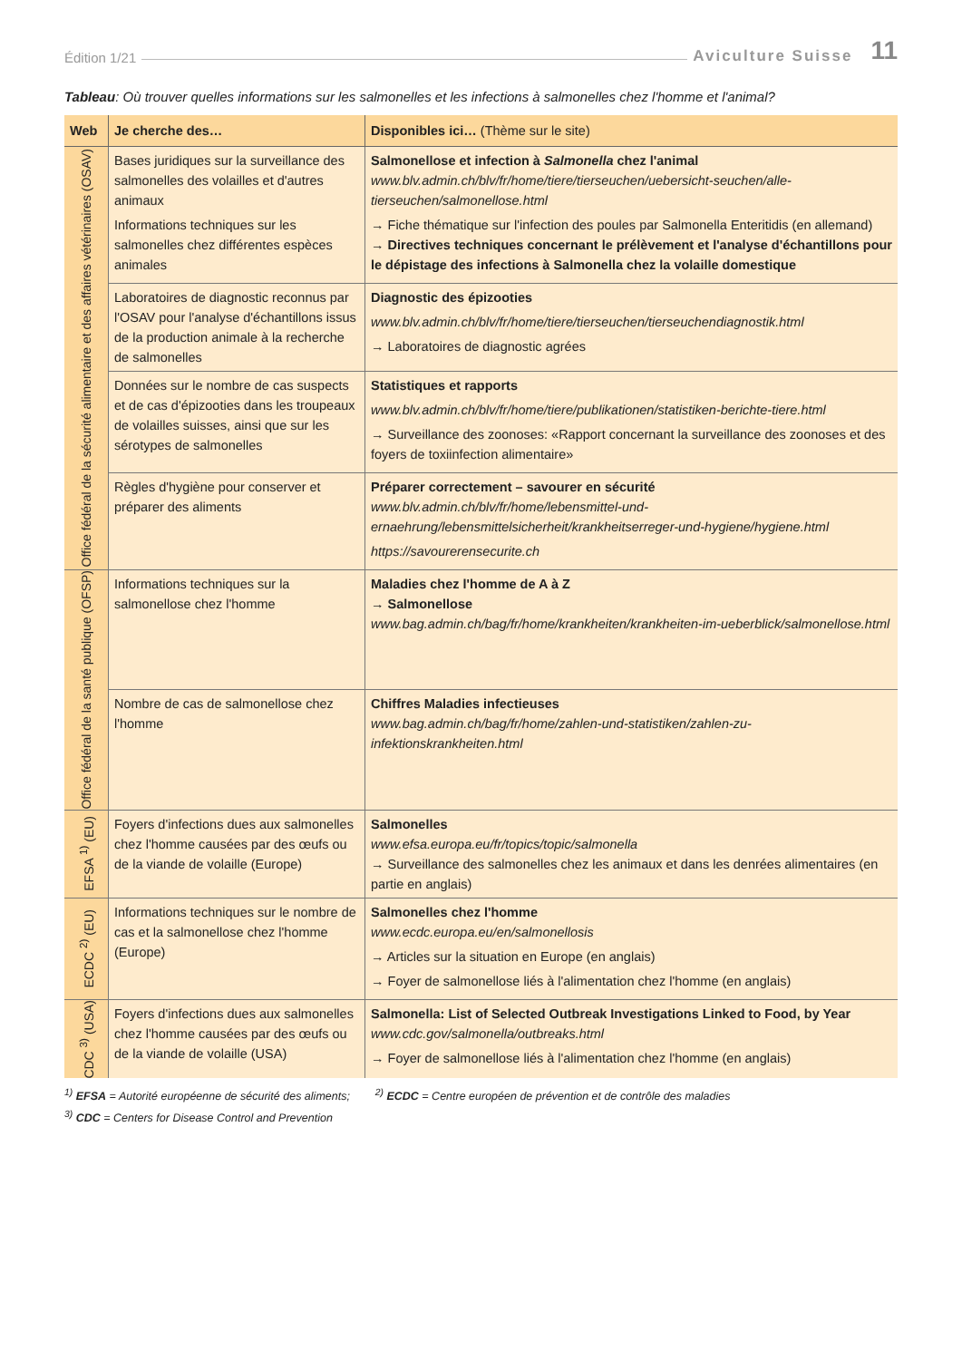Édition 1/21 Aviculture Suisse 11
Tableau: Où trouver quelles informations sur les salmonelles et les infections à salmonelles chez l'homme et l'animal?
| Web | Je cherche des… | Disponibles ici… (Thème sur le site) |
| --- | --- | --- |
| Office fédéral de la sécurité alimentaire et des affaires vétérinaires (OSAV) | Bases juridiques sur la surveillance des salmonelles des volailles et d'autres animaux Informations techniques sur les salmonelles chez différentes espèces animales | Salmonellose et infection à Salmonella chez l'animal www.blv.admin.ch/blv/fr/home/tiere/tierseuchen/uebersicht-seuchen/alle-tierseuchen/salmonellose.html → Fiche thématique sur l'infection des poules par Salmonella Enteritidis (en allemand) → Directives techniques concernant le prélèvement et l'analyse d'échantillons pour le dépistage des infections à Salmonella chez la volaille domestique |
| | Laboratoires de diagnostic reconnus par l'OSAV pour l'analyse d'échantillons issus de la production animale à la recherche de salmonelles | Diagnostic des épizooties www.blv.admin.ch/blv/fr/home/tiere/tierseuchen/tierseuchendiagnostik.html → Laboratoires de diagnostic agrées |
| | Données sur le nombre de cas suspects et de cas d'épizooties dans les troupeaux de volailles suisses, ainsi que sur les sérotypes de salmonelles | Statistiques et rapports www.blv.admin.ch/blv/fr/home/tiere/publikationen/statistiken-berichte-tiere.html → Surveillance des zoonoses: «Rapport concernant la surveillance des zoonoses et des foyers de toxiinfection alimentaire» |
| | Règles d'hygiène pour conserver et préparer des aliments | Préparer correctement – savourer en sécurité www.blv.admin.ch/blv/fr/home/lebensmittel-und-ernaehrung/lebensmittelsicherheit/krankheitserreger-und-hygiene/hygiene.html https://savourerensecurite.ch |
| Office fédéral de la santé publique (OFSP) | Informations techniques sur la salmonellose chez l'homme | Maladies chez l'homme de A à Z → Salmonellose www.bag.admin.ch/bag/fr/home/krankheiten/krankheiten-im-ueberblick/salmonellose.html |
| | Nombre de cas de salmonellose chez l'homme | Chiffres Maladies infectieuses www.bag.admin.ch/bag/fr/home/zahlen-und-statistiken/zahlen-zu-infektionskrankheiten.html |
| EFSA <sup>1)</sup> (EU) | Foyers d'infections dues aux salmonelles chez l'homme causées par des œufs ou de la viande de volaille (Europe) | Salmonelles www.efsa.europa.eu/fr/topics/topic/salmonella → Surveillance des salmonelles chez les animaux et dans les denrées alimentaires (en partie en anglais) |
| ECDC <sup>2)</sup> (EU) | Informations techniques sur le nombre de cas et la salmonellose chez l'homme (Europe) | Salmonelles chez l'homme www.ecdc.europa.eu/en/salmonellosis → Articles sur la situation en Europe (en anglais) → Foyer de salmonellose liés à l'alimentation chez l'homme (en anglais) |
| CDC <sup>3)</sup> (USA) | Foyers d'infections dues aux salmonelles chez l'homme causées par des œufs ou de la viande de volaille (USA) | Salmonella: List of Selected Outbreak Investigations Linked to Food, by Year www.cdc.gov/salmonella/outbreaks.html → Foyer de salmonellose liés à l'alimentation chez l'homme (en anglais) |
<sup>1)</sup> EFSA = Autorité européenne de sécurité des aliments; <sup>2)</sup> ECDC = Centre européen de prévention et de contrôle des maladies
<sup>3)</sup> CDC = Centers for Disease Control and Prevention